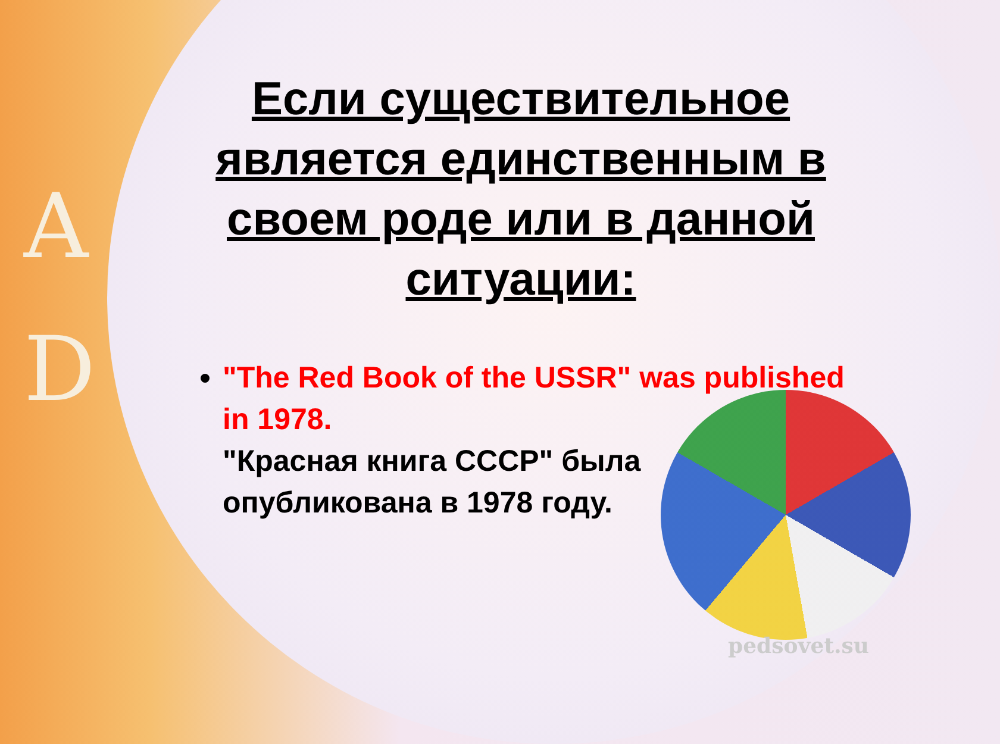A
D
Если существительное является единственным в своем роде или в данной ситуации:
"The Red Book of the USSR" was published in 1978.
"Красная книга СССР" была опубликована в 1978 году.
pedsovet.su